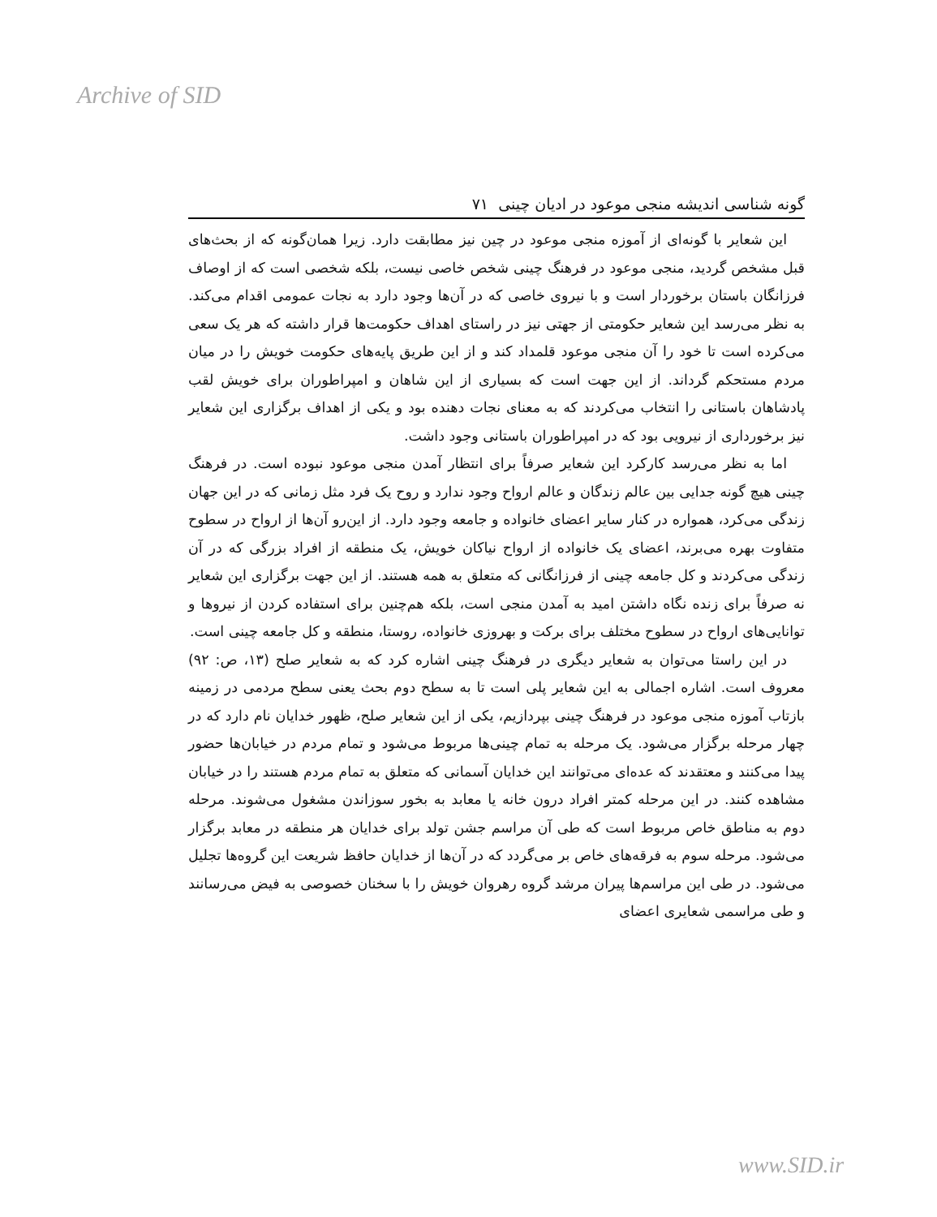Archive of SID
گونه شناسی اندیشه منجی موعود در ادیان چینی ۷۱
این شعایر با گونه‌ای از آموزه منجی موعود در چین نیز مطابقت دارد. زیرا همان‌گونه که از بحث‌های قبل مشخص گردید، منجی موعود در فرهنگ چینی شخص خاصی نیست، بلکه شخصی است که از اوصاف فرزانگان باستان برخوردار است و با نیروی خاصی که در آن‌ها وجود دارد به نجات عمومی اقدام می‌کند. به نظر می‌رسد این شعایر حکومتی از جهتی نیز در راستای اهداف حکومت‌ها قرار داشته که هر یک سعی می‌کرده است تا خود را آن منجی موعود قلمداد کند و از این طریق پایه‌های حکومت خویش را در میان مردم مستحکم گرداند. از این جهت است که بسیاری از این شاهان و امپراطوران برای خویش لقب پادشاهان باستانی را انتخاب می‌کردند که به معنای نجات دهنده بود و یکی از اهداف برگزاری این شعایر نیز برخورداری از نیرویی بود که در امپراطوران باستانی وجود داشت.
اما به نظر می‌رسد کارکرد این شعایر صرفاً برای انتظار آمدن منجی موعود نبوده است. در فرهنگ چینی هیچ گونه جدایی بین عالم زندگان و عالم ارواح وجود ندارد و روح یک فرد مثل زمانی که در این جهان زندگی می‌کرد، همواره در کنار سایر اعضای خانواده و جامعه وجود دارد. از این‌رو آن‌ها از ارواح در سطوح متفاوت بهره می‌برند، اعضای یک خانواده از ارواح نیاکان خویش، یک منطقه از افراد بزرگی که در آن زندگی می‌کردند و کل جامعه چینی از فرزانگانی که متعلق به همه هستند. از این جهت برگزاری این شعایر نه صرفاً برای زنده نگاه داشتن امید به آمدن منجی است، بلکه هم‌چنین برای استفاده کردن از نیروها و توانایی‌های ارواح در سطوح مختلف برای برکت و بهروزی خانواده، روستا، منطقه و کل جامعه چینی است.
در این راستا می‌توان به شعایر دیگری در فرهنگ چینی اشاره کرد که به شعایر صلح (۱۳، ص: ۹۲) معروف است. اشاره اجمالی به این شعایر پلی است تا به سطح دوم بحث یعنی سطح مردمی در زمینه بازتاب آموزه منجی موعود در فرهنگ چینی بپردازیم، یکی از این شعایر صلح، ظهور خدایان نام دارد که در چهار مرحله برگزار می‌شود. یک مرحله به تمام چینی‌ها مربوط می‌شود و تمام مردم در خیابان‌ها حضور پیدا می‌کنند و معتقدند که عده‌ای می‌توانند این خدایان آسمانی که متعلق به تمام مردم هستند را در خیابان مشاهده کنند. در این مرحله کمتر افراد درون خانه یا معابد به بخور سوزاندن مشغول می‌شوند. مرحله دوم به مناطق خاص مربوط است که طی آن مراسم جشن تولد برای خدایان هر منطقه در معابد برگزار می‌شود. مرحله سوم به فرقه‌های خاص بر می‌گردد که در آن‌ها از خدایان حافظ شریعت این گروه‌ها تجلیل می‌شود. در طی این مراسم‌ها پیران مرشد گروه رهروان خویش را با سخنان خصوصی به فیض می‌رسانند و طی مراسمی شعایری اعضای
www.SID.ir